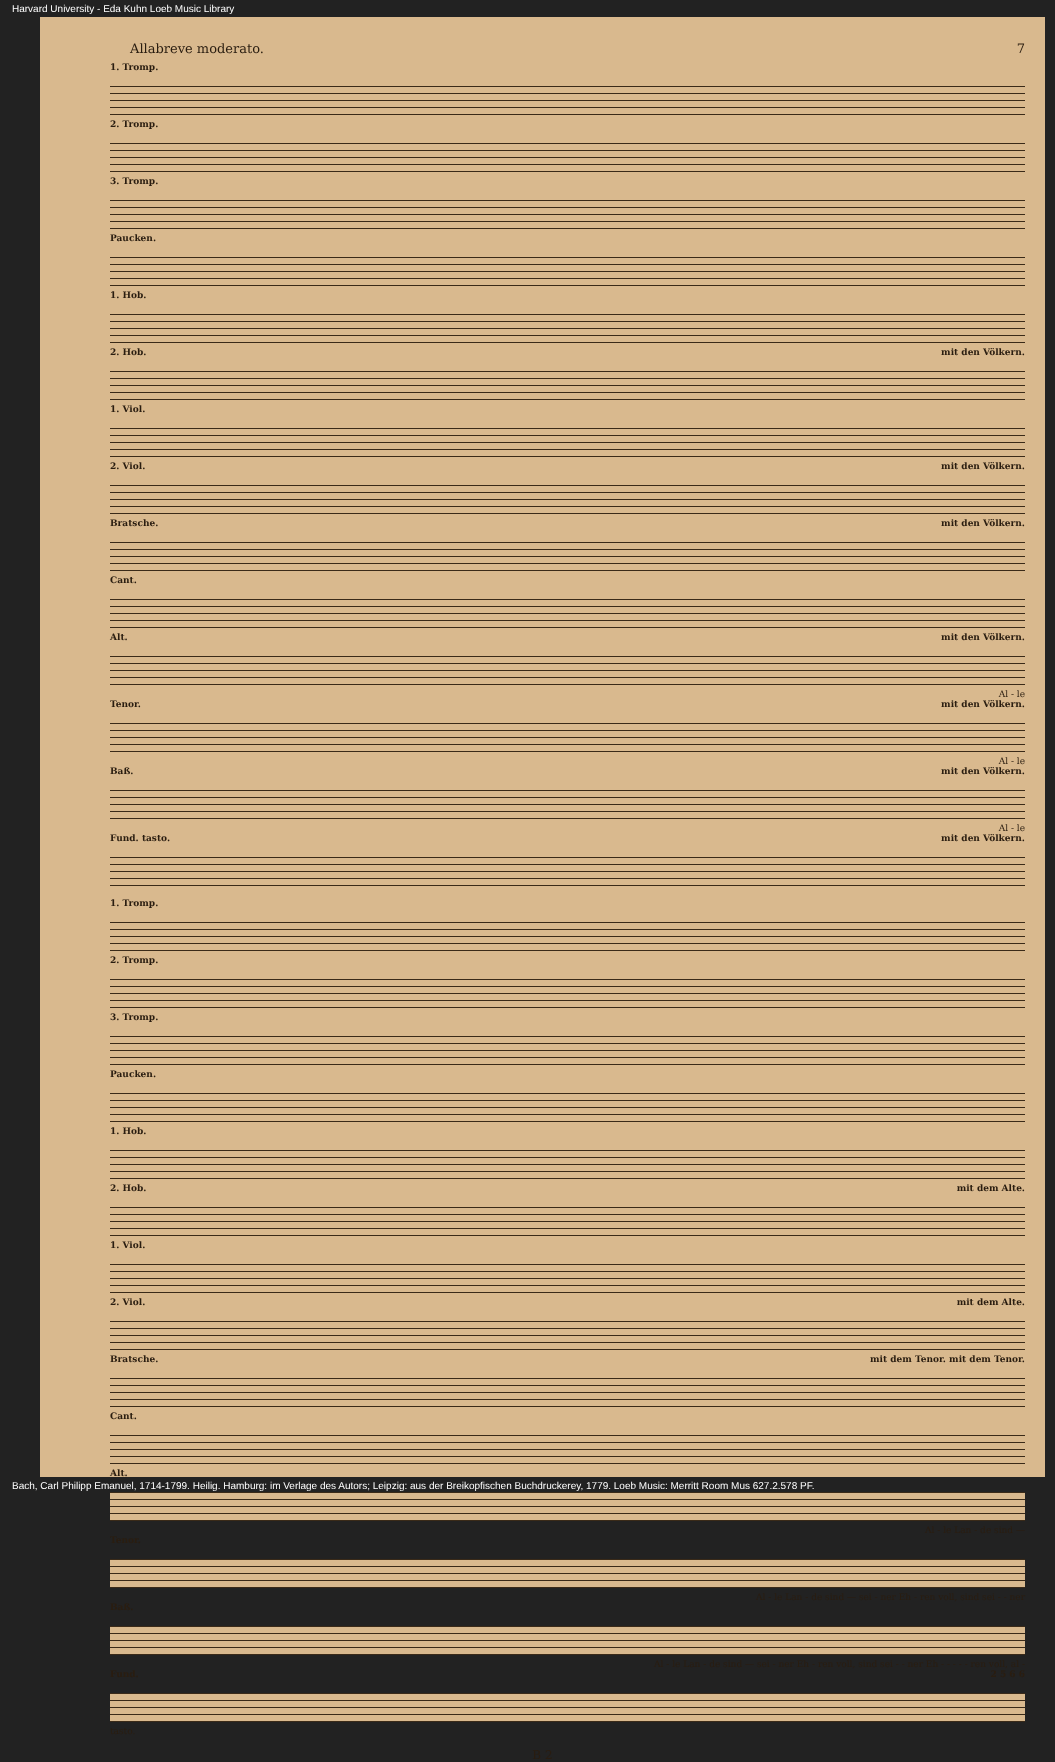Harvard University - Eda Kuhn Loeb Music Library
Allabreve moderato. 7
1. Tromp.
2. Tromp.
3. Tromp.
Paucken.
1. Hob.
2. Hob. mit den Völkern.
1. Viol.
2. Viol. mit den Völkern.
Bratsche. mit den Völkern.
Cant.
Alt. mit den Völkern.
Al - le
Tenor. mit den Völkern.
Al - le
Baß. mit den Völkern.
Al - le
Fund. tasto. mit den Völkern.
1. Tromp.
2. Tromp.
3. Tromp.
Paucken.
1. Hob.
2. Hob. mit dem Alte.
1. Viol.
2. Viol. mit dem Alte.
Bratsche. mit dem Tenor. mit dem Tenor.
Cant.
Alt.
Al - le Lan - de sind —
Tenor.
Al - le Lan - de sind — sei - ner Eh - ren voll, sind sei - - ner
Baß.
Al - le Lan - de sind — sei - ner Eh - ren voll, sind sei - - ner Eh - - - - - ren voll, al -
Fund. 2 5 6 6
tasto.
B 2
Bach, Carl Philipp Emanuel, 1714-1799. Heilig. Hamburg: im Verlage des Autors; Leipzig: aus der Breikopfischen Buchdruckerey, 1779. Loeb Music: Merritt Room Mus 627.2.578 PF.